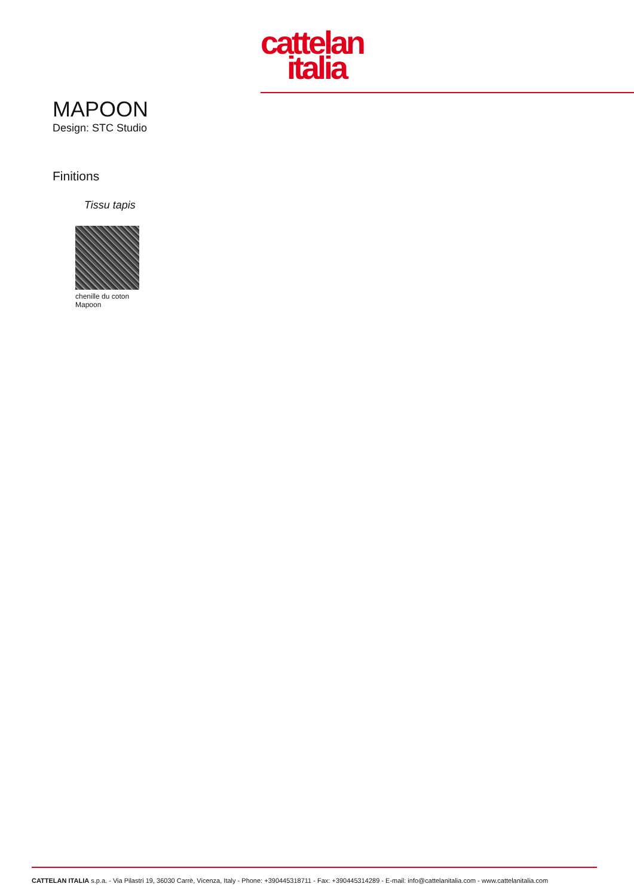cattelan
italia
MAPOON
Design: STC Studio
Finitions
Tissu tapis
chenille du coton
Mapoon
CATTELAN ITALIA s.p.a. - Via Pilastri 19, 36030 Carrè, Vicenza, Italy - Phone: +390445318711 - Fax: +390445314289 - E-mail: info@cattelanitalia.com - www.cattelanitalia.com